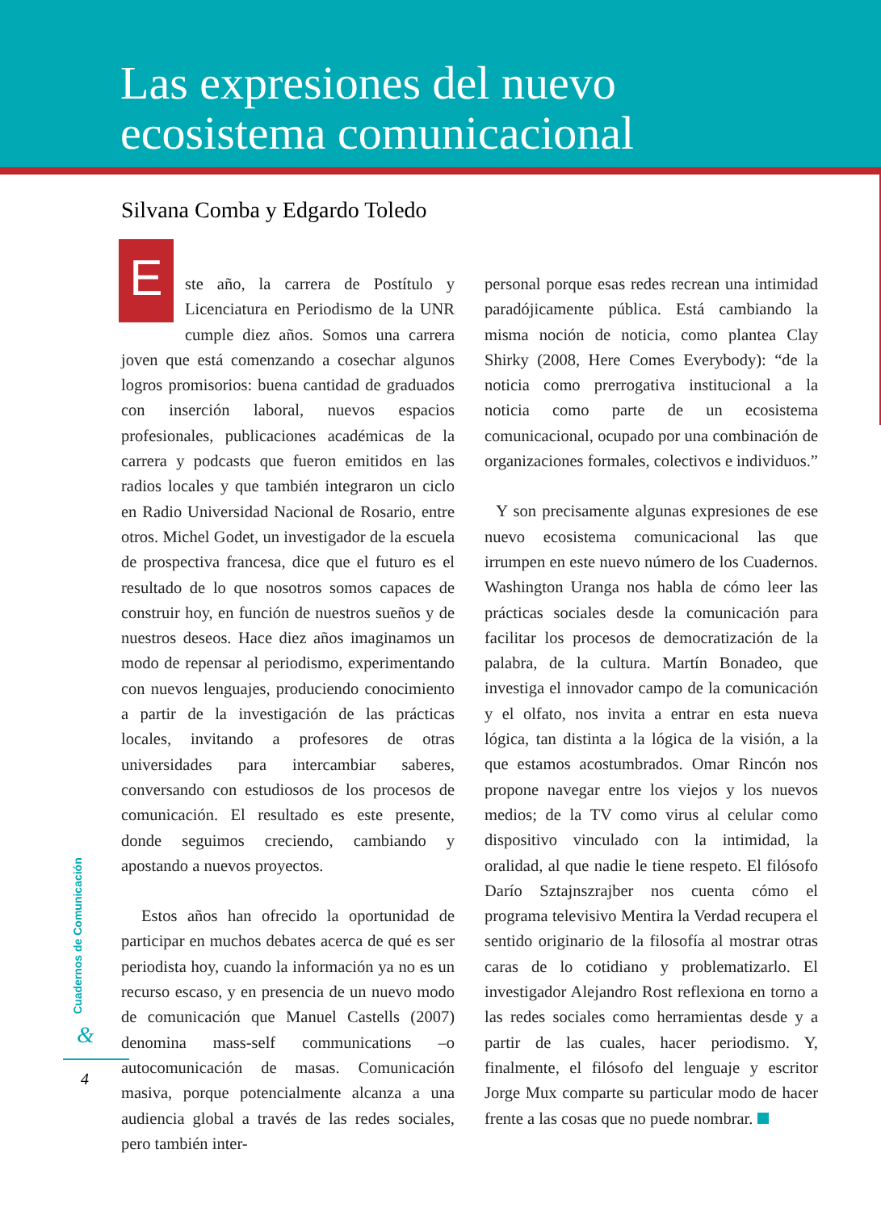Las expresiones del nuevo
ecosistema comunicacional
Silvana Comba y Edgardo Toledo
Este año, la carrera de Postítulo y Licenciatura en Periodismo de la UNR cumple diez años. Somos una carrera joven que está comenzando a cosechar algunos logros promisorios: buena cantidad de graduados con inserción laboral, nuevos espacios profesionales, publicaciones académicas de la carrera y podcasts que fueron emitidos en las radios locales y que también integraron un ciclo en Radio Universidad Nacional de Rosario, entre otros. Michel Godet, un investigador de la escuela de prospectiva francesa, dice que el futuro es el resultado de lo que nosotros somos capaces de construir hoy, en función de nuestros sueños y de nuestros deseos. Hace diez años imaginamos un modo de repensar al periodismo, experimentando con nuevos lenguajes, produciendo conocimiento a partir de la investigación de las prácticas locales, invitando a profesores de otras universidades para intercambiar saberes, conversando con estudiosos de los procesos de comunicación. El resultado es este presente, donde seguimos creciendo, cambiando y apostando a nuevos proyectos.
Estos años han ofrecido la oportunidad de participar en muchos debates acerca de qué es ser periodista hoy, cuando la información ya no es un recurso escaso, y en presencia de un nuevo modo de comunicación que Manuel Castells (2007) denomina mass-self communications –o autocomunicación de masas. Comunicación masiva, porque potencialmente alcanza a una audiencia global a través de las redes sociales, pero también inter-
personal porque esas redes recrean una intimidad paradójicamente pública. Está cambiando la misma noción de noticia, como plantea Clay Shirky (2008, Here Comes Everybody): “de la noticia como prerrogativa institucional a la noticia como parte de un ecosistema comunicacional, ocupado por una combinación de organizaciones formales, colectivos e individuos.”
Y son precisamente algunas expresiones de ese nuevo ecosistema comunicacional las que irrumpen en este nuevo número de los Cuadernos. Washington Uranga nos habla de cómo leer las prácticas sociales desde la comunicación para facilitar los procesos de democratización de la palabra, de la cultura. Martín Bonadeo, que investiga el innovador campo de la comunicación y el olfato, nos invita a entrar en esta nueva lógica, tan distinta a la lógica de la visión, a la que estamos acostumbrados. Omar Rincón nos propone navegar entre los viejos y los nuevos medios; de la TV como virus al celular como dispositivo vinculado con la intimidad, la oralidad, al que nadie le tiene respeto. El filósofo Darío Sztajnszrajber nos cuenta cómo el programa televisivo Mentira la Verdad recupera el sentido originario de la filosofía al mostrar otras caras de lo cotidiano y problematizarlo. El investigador Alejandro Rost reflexiona en torno a las redes sociales como herramientas desde y a partir de las cuales, hacer periodismo. Y, finalmente, el filósofo del lenguaje y escritor Jorge Mux comparte su particular modo de hacer frente a las cosas que no puede nombrar.
Cuadernos de Comunicación
&
4